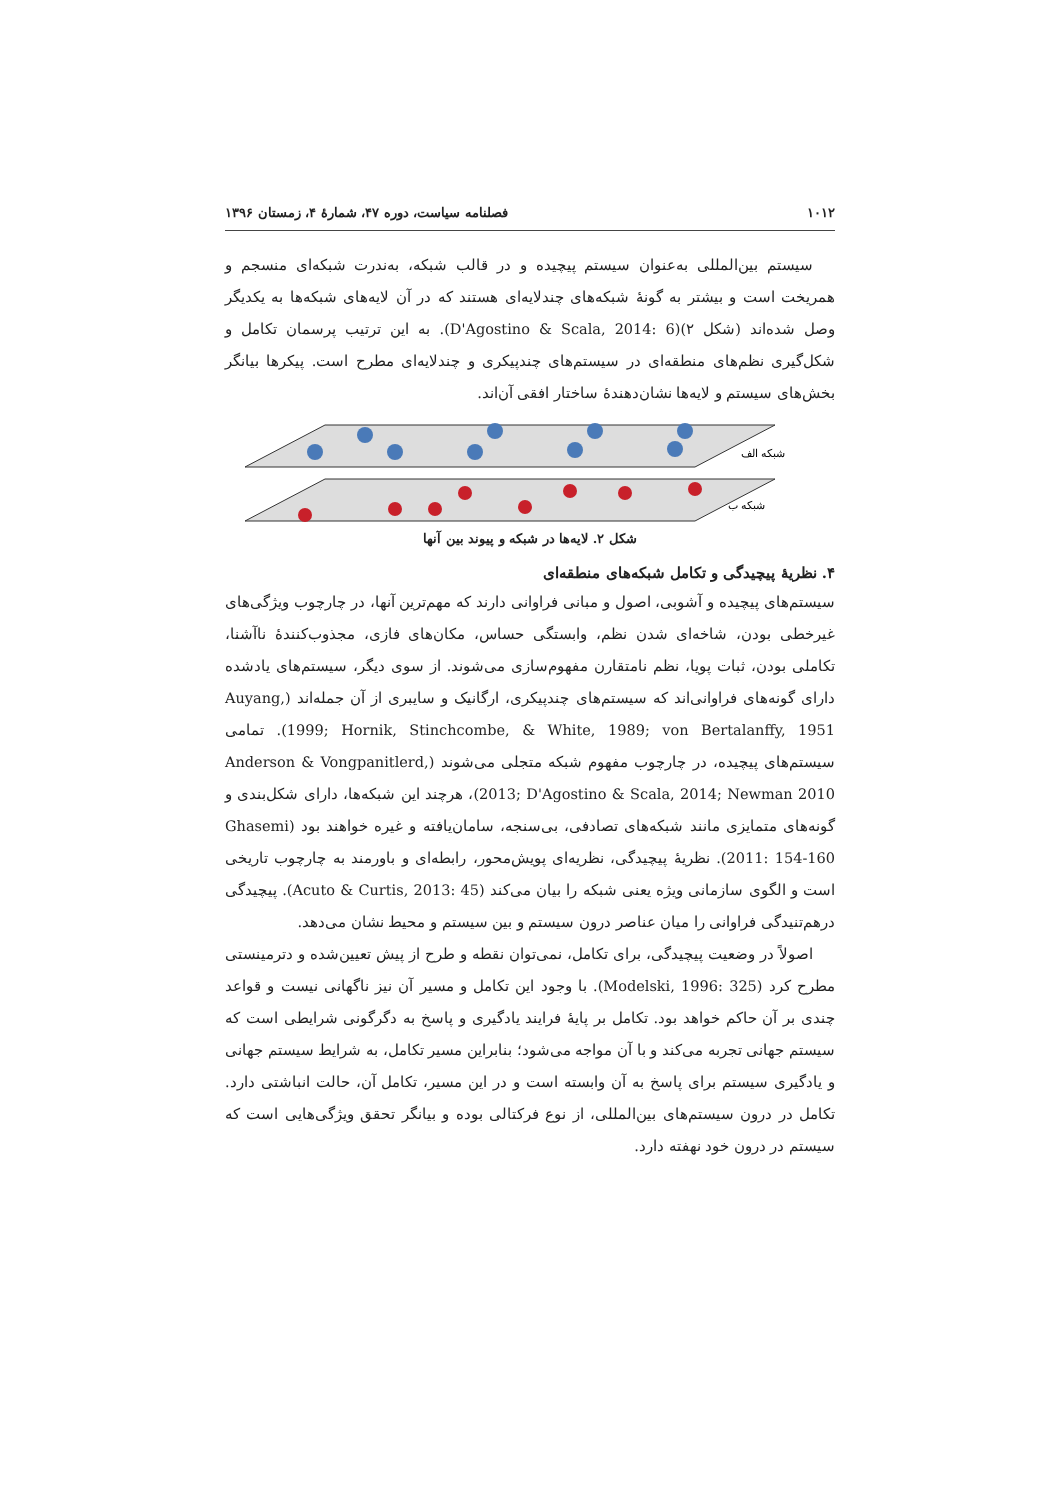۱۰۱۲ فصلنامه سیاست، دوره ۴۷، شمارهٔ ۴، زمستان ۱۳۹۶
سیستم بین‌المللی به‌عنوان سیستم پیچیده و در قالب شبکه، به‌ندرت شبکه‌ای منسجم و همریخت است و بیشتر به گونهٔ شبکه‌های چندلایه‌ای هستند که در آن لایه‌های شبکه‌ها به یکدیگر وصل شده‌اند (شکل ۲)(D'Agostino & Scala, 2014: 6). به این ترتیب پرسمان تکامل و شکل‌گیری نظم‌های منطقه‌ای در سیستم‌های چندپیکری و چندلایه‌ای مطرح است. پیکرها بیانگر بخش‌های سیستم و لایه‌ها نشان‌دهندهٔ ساختار افقی آن‌اند.
شبکه الف
شبکه ب
شکل ۲. لایه‌ها در شبکه و پیوند بین آنها
۴. نظریهٔ پیچیدگی و تکامل شبکه‌های منطقه‌ای
سیستم‌های پیچیده و آشوبی، اصول و مبانی فراوانی دارند که مهم‌ترین آنها، در چارچوب ویژگی‌های غیرخطی بودن، شاخه‌ای شدن نظم، وابستگی حساس، مکان‌های فازی، مجذوب‌کنندهٔ ناآشنا، تکاملی بودن، ثبات پویا، نظم نامتقارن مفهوم‌سازی می‌شوند. از سوی دیگر، سیستم‌های یادشده دارای گونه‌های فراوانی‌اند که سیستم‌های چندپیکری، ارگانیک و سایبری از آن جمله‌اند (Auyang, 1999; Hornik, Stinchcombe, & White, 1989; von Bertalanffy, 1951). تمامی سیستم‌های پیچیده، در چارچوب مفهوم شبکه متجلی می‌شوند (Anderson & Vongpanitlerd, 2013; D'Agostino & Scala, 2014; Newman 2010)، هرچند این شبکه‌ها، دارای شکل‌بندی و گونه‌های متمایزی مانند شبکه‌های تصادفی، بی‌سنجه، سامان‌یافته و غیره خواهند بود (Ghasemi 2011: 154-160). نظریهٔ پیچیدگی، نظریه‌ای پویش‌محور، رابطه‌ای و باورمند به چارچوب تاریخی است و الگوی سازمانی ویژه یعنی شبکه را بیان می‌کند (Acuto & Curtis, 2013: 45). پیچیدگی درهم‌تنیدگی فراوانی را میان عناصر درون سیستم و بین سیستم و محیط نشان می‌دهد.
اصولاً در وضعیت پیچیدگی، برای تکامل، نمی‌توان نقطه و طرح از پیش تعیین‌شده و دترمینستی مطرح کرد (Modelski, 1996: 325). با وجود این تکامل و مسیر آن نیز ناگهانی نیست و قواعد چندی بر آن حاکم خواهد بود. تکامل بر پایهٔ فرایند یادگیری و پاسخ به دگرگونی شرایطی است که سیستم جهانی تجربه می‌کند و با آن مواجه می‌شود؛ بنابراین مسیر تکامل، به شرایط سیستم جهانی و یادگیری سیستم برای پاسخ به آن وابسته است و در این مسیر، تکامل آن، حالت انباشتی دارد. تکامل در درون سیستم‌های بین‌المللی، از نوع فرکتالی بوده و بیانگر تحقق ویژگی‌هایی است که سیستم در درون خود نهفته دارد.